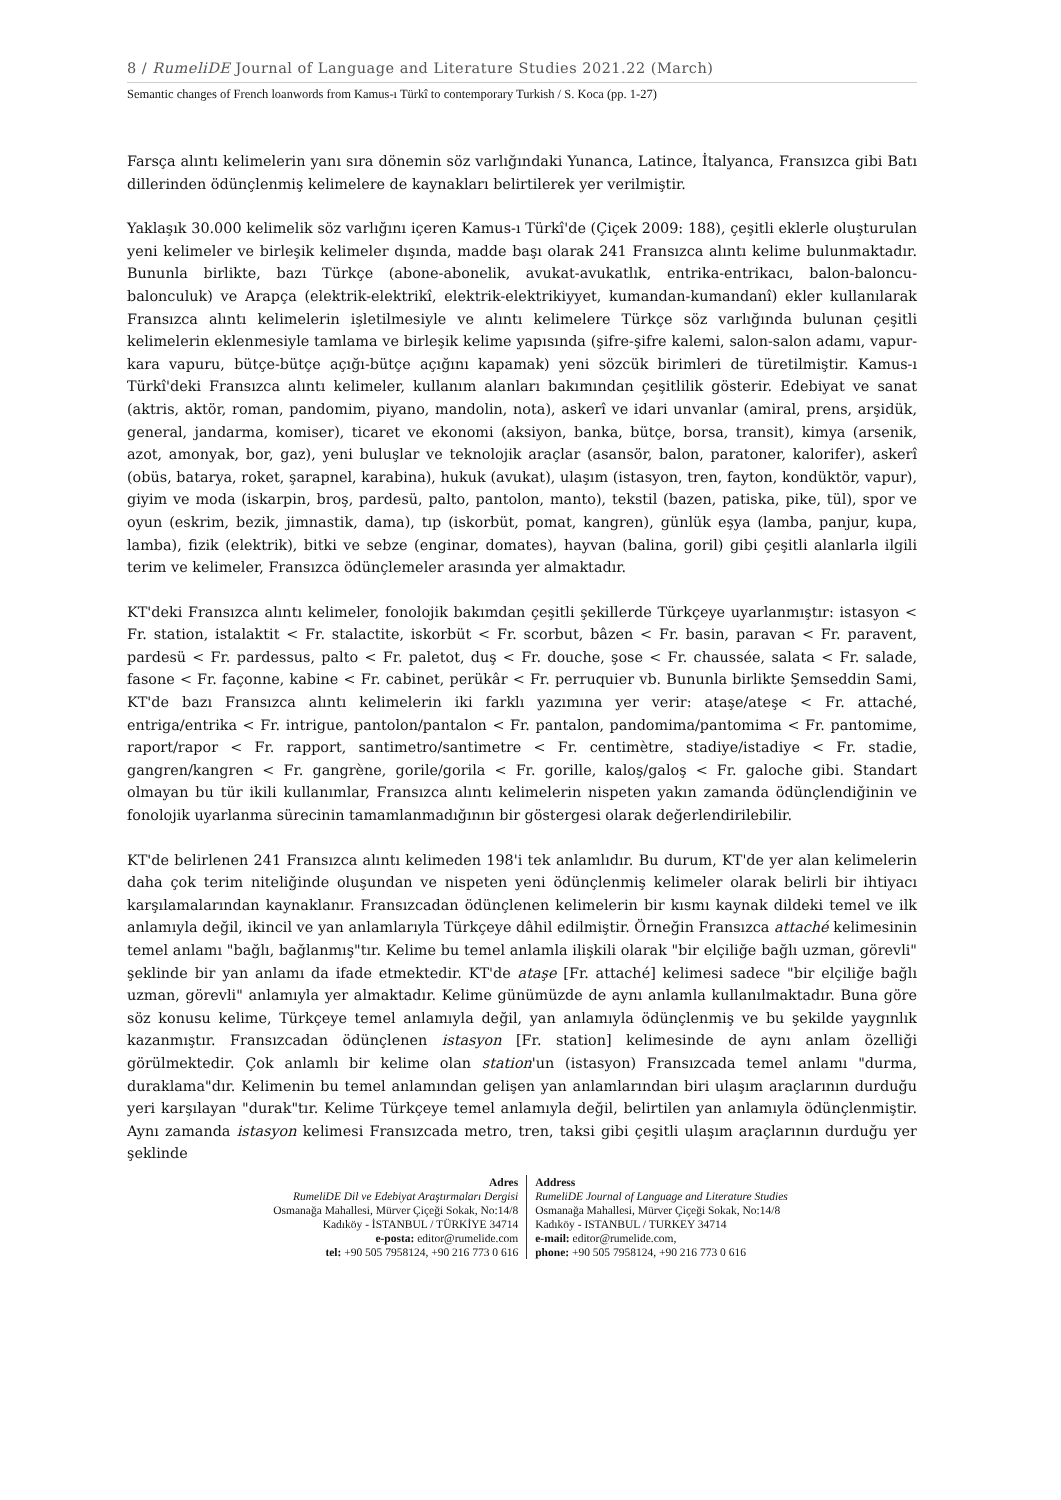8 / RumeliDE Journal of Language and Literature Studies 2021.22 (March)
Semantic changes of French loanwords from Kamus-ı Türkî to contemporary Turkish / S. Koca (pp. 1-27)
Farsça alıntı kelimelerin yanı sıra dönemin söz varlığındaki Yunanca, Latince, İtalyanca, Fransızca gibi Batı dillerinden ödünçlenmiş kelimelere de kaynakları belirtilerek yer verilmiştir.
Yaklaşık 30.000 kelimelik söz varlığını içeren Kamus-ı Türkî'de (Çiçek 2009: 188), çeşitli eklerle oluşturulan yeni kelimeler ve birleşik kelimeler dışında, madde başı olarak 241 Fransızca alıntı kelime bulunmaktadır. Bununla birlikte, bazı Türkçe (abone-abonelik, avukat-avukatlık, entrika-entrikacı, balon-baloncu-balonculuk) ve Arapça (elektrik-elektrikî, elektrik-elektrikiyyet, kumandan-kumandanî) ekler kullanılarak Fransızca alıntı kelimelerin işletilmesiyle ve alıntı kelimelere Türkçe söz varlığında bulunan çeşitli kelimelerin eklenmesiyle tamlama ve birleşik kelime yapısında (şifre-şifre kalemi, salon-salon adamı, vapur-kara vapuru, bütçe-bütçe açığı-bütçe açığını kapamak) yeni sözcük birimleri de türetilmiştir. Kamus-ı Türkî'deki Fransızca alıntı kelimeler, kullanım alanları bakımından çeşitlilik gösterir. Edebiyat ve sanat (aktris, aktör, roman, pandomim, piyano, mandolin, nota), askerî ve idari unvanlar (amiral, prens, arşidük, general, jandarma, komiser), ticaret ve ekonomi (aksiyon, banka, bütçe, borsa, transit), kimya (arsenik, azot, amonyak, bor, gaz), yeni buluşlar ve teknolojik araçlar (asansör, balon, paratoner, kalorifer), askerî (obüs, batarya, roket, şarapnel, karabina), hukuk (avukat), ulaşım (istasyon, tren, fayton, kondüktör, vapur), giyim ve moda (iskarpin, broş, pardesü, palto, pantolon, manto), tekstil (bazen, patiska, pike, tül), spor ve oyun (eskrim, bezik, jimnastik, dama), tıp (iskorbüt, pomat, kangren), günlük eşya (lamba, panjur, kupa, lamba), fizik (elektrik), bitki ve sebze (enginar, domates), hayvan (balina, goril) gibi çeşitli alanlarla ilgili terim ve kelimeler, Fransızca ödünçlemeler arasında yer almaktadır.
KT'deki Fransızca alıntı kelimeler, fonolojik bakımdan çeşitli şekillerde Türkçeye uyarlanmıştır: istasyon < Fr. station, istalaktit < Fr. stalactite, iskorbüt < Fr. scorbut, bâzen < Fr. basin, paravan < Fr. paravent, pardesü < Fr. pardessus, palto < Fr. paletot, duş < Fr. douche, şose < Fr. chaussée, salata < Fr. salade, fasone < Fr. façonne, kabine < Fr. cabinet, perükâr < Fr. perruquier vb. Bununla birlikte Şemseddin Sami, KT'de bazı Fransızca alıntı kelimelerin iki farklı yazımına yer verir: ataşe/ateşe < Fr. attaché, entriga/entrika < Fr. intrigue, pantolon/pantalon < Fr. pantalon, pandomima/pantomima < Fr. pantomime, raport/rapor < Fr. rapport, santimetro/santimetre < Fr. centimètre, stadiye/istadiye < Fr. stadie, gangren/kangren < Fr. gangrène, gorile/gorila < Fr. gorille, kaloş/galoş < Fr. galoche gibi. Standart olmayan bu tür ikili kullanımlar, Fransızca alıntı kelimelerin nispeten yakın zamanda ödünçlendiğinin ve fonolojik uyarlanma sürecinin tamamlanmadığının bir göstergesi olarak değerlendirilebilir.
KT'de belirlenen 241 Fransızca alıntı kelimeden 198'i tek anlamlıdır. Bu durum, KT'de yer alan kelimelerin daha çok terim niteliğinde oluşundan ve nispeten yeni ödünçlenmiş kelimeler olarak belirli bir ihtiyacı karşılamalarından kaynaklanır. Fransızcadan ödünçlenen kelimelerin bir kısmı kaynak dildeki temel ve ilk anlamıyla değil, ikincil ve yan anlamlarıyla Türkçeye dâhil edilmiştir. Örneğin Fransızca attaché kelimesinin temel anlamı "bağlı, bağlanmış"tır. Kelime bu temel anlamla ilişkili olarak "bir elçiliğe bağlı uzman, görevli" şeklinde bir yan anlamı da ifade etmektedir. KT'de ataşe [Fr. attaché] kelimesi sadece "bir elçiliğe bağlı uzman, görevli" anlamıyla yer almaktadır. Kelime günümüzde de aynı anlamla kullanılmaktadır. Buna göre söz konusu kelime, Türkçeye temel anlamıyla değil, yan anlamıyla ödünçlenmiş ve bu şekilde yaygınlık kazanmıştır. Fransızcadan ödünçlenen istasyon [Fr. station] kelimesinde de aynı anlam özelliği görülmektedir. Çok anlamlı bir kelime olan station'un (istasyon) Fransızcada temel anlamı "durma, duraklama"dır. Kelimenin bu temel anlamından gelişen yan anlamlarından biri ulaşım araçlarının durduğu yeri karşılayan "durak"tır. Kelime Türkçeye temel anlamıyla değil, belirtilen yan anlamıyla ödünçlenmiştir. Aynı zamanda istasyon kelimesi Fransızcada metro, tren, taksi gibi çeşitli ulaşım araçlarının durduğu yer şeklinde
Adres
RumeliDE Dil ve Edebiyat Araştırmaları Dergisi
Osmanağa Mahallesi, Mürver Çiçeği Sokak, No:14/8
Kadıköy - İSTANBUL / TÜRKİYE 34714
e-posta: editor@rumelide.com
tel: +90 505 7958124, +90 216 773 0 616
Address
RumeliDE Journal of Language and Literature Studies
Osmanağa Mahallesi, Mürver Çiçeği Sokak, No:14/8
Kadıköy - ISTANBUL / TURKEY 34714
e-mail: editor@rumelide.com,
phone: +90 505 7958124, +90 216 773 0 616